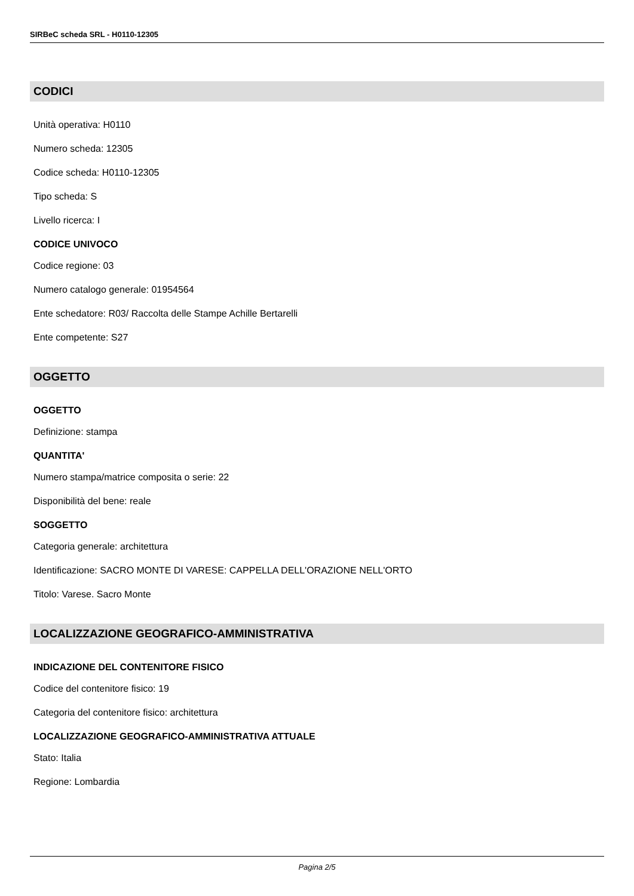SIRBeC scheda SRL - H0110-12305
CODICI
Unità operativa: H0110
Numero scheda: 12305
Codice scheda: H0110-12305
Tipo scheda: S
Livello ricerca: I
CODICE UNIVOCO
Codice regione: 03
Numero catalogo generale: 01954564
Ente schedatore: R03/ Raccolta delle Stampe Achille Bertarelli
Ente competente: S27
OGGETTO
OGGETTO
Definizione: stampa
QUANTITA'
Numero stampa/matrice composita o serie: 22
Disponibilità del bene: reale
SOGGETTO
Categoria generale: architettura
Identificazione: SACRO MONTE DI VARESE: CAPPELLA DELL'ORAZIONE NELL'ORTO
Titolo: Varese. Sacro Monte
LOCALIZZAZIONE GEOGRAFICO-AMMINISTRATIVA
INDICAZIONE DEL CONTENITORE FISICO
Codice del contenitore fisico: 19
Categoria del contenitore fisico: architettura
LOCALIZZAZIONE GEOGRAFICO-AMMINISTRATIVA ATTUALE
Stato: Italia
Regione: Lombardia
Pagina 2/5